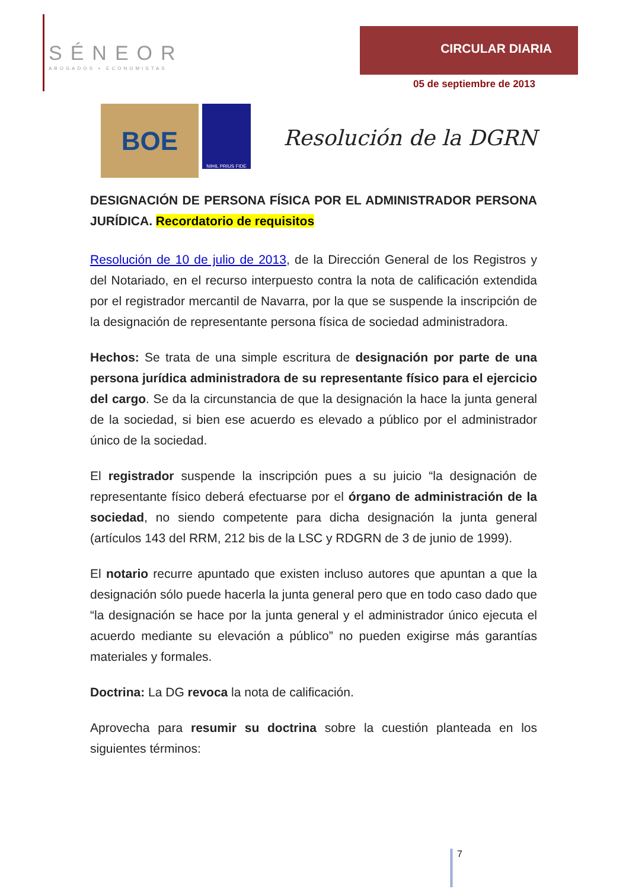SÉNEOR
ABOGADOS ▪ ECONOMISTAS
CIRCULAR DIARIA
05 de septiembre de 2013
BOE
NIHIL PRIUS FIDE
Resolución de la DGRN
DESIGNACIÓN DE PERSONA FÍSICA POR EL ADMINISTRADOR PERSONA JURÍDICA. Recordatorio de requisitos
Resolución de 10 de julio de 2013, de la Dirección General de los Registros y del Notariado, en el recurso interpuesto contra la nota de calificación extendida por el registrador mercantil de Navarra, por la que se suspende la inscripción de la designación de representante persona física de sociedad administradora.
Hechos: Se trata de una simple escritura de designación por parte de una persona jurídica administradora de su representante físico para el ejercicio del cargo. Se da la circunstancia de que la designación la hace la junta general de la sociedad, si bien ese acuerdo es elevado a público por el administrador único de la sociedad.
El registrador suspende la inscripción pues a su juicio “la designación de representante físico deberá efectuarse por el órgano de administración de la sociedad, no siendo competente para dicha designación la junta general (artículos 143 del RRM, 212 bis de la LSC y RDGRN de 3 de junio de 1999).
El notario recurre apuntado que existen incluso autores que apuntan a que la designación sólo puede hacerla la junta general pero que en todo caso dado que “la designación se hace por la junta general y el administrador único ejecuta el acuerdo mediante su elevación a público” no pueden exigirse más garantías materiales y formales.
Doctrina: La DG revoca la nota de calificación.
Aprovecha para resumir su doctrina sobre la cuestión planteada en los siguientes términos:
7